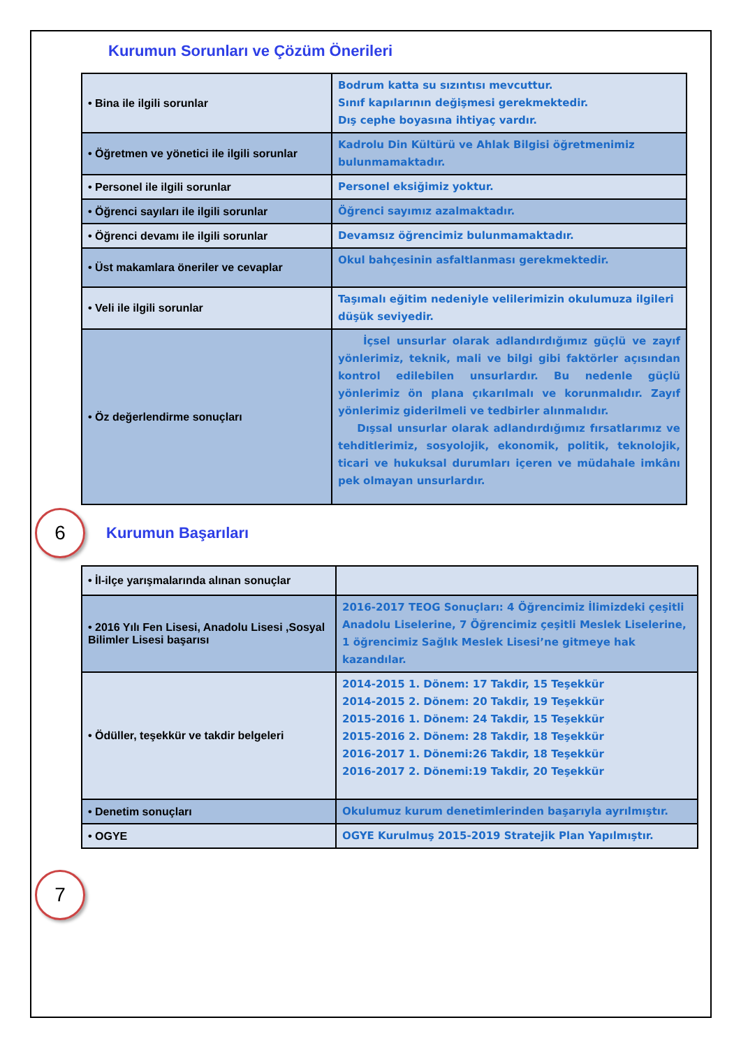Kurumun Sorunları ve Çözüm Önerileri
| • Bina ile ilgili sorunlar | Bodrum katta su sızıntısı mevcuttur. Sınıf kapılarının değişmesi gerekmektedir. Dış cephe boyasına ihtiyaç vardır. |
| • Öğretmen ve yönetici ile ilgili sorunlar | Kadrolu Din Kültürü ve Ahlak Bilgisi öğretmenimiz bulunmamaktadır. |
| • Personel ile ilgili sorunlar | Personel eksiğimiz yoktur. |
| • Öğrenci sayıları ile ilgili sorunlar | Öğrenci sayımız azalmaktadır. |
| • Öğrenci devamı ile ilgili sorunlar | Devamsız öğrencimiz bulunmamaktadır. |
| • Üst makamlara öneriler ve cevaplar | Okul bahçesinin asfaltlanması gerekmektedir. |
| • Veli ile ilgili sorunlar | Taşımalı eğitim nedeniyle velilerimizin okulumuza ilgileri düşük seviyedir. |
| • Öz değerlendirme sonuçları | İçsel unsurlar olarak adlandırdığımız güçlü ve zayıf yönlerimiz, teknik, mali ve bilgi gibi faktörler açısından kontrol edilebilen unsurlardır. Bu nedenle güçlü yönlerimiz ön plana çıkarılmalı ve korunmalıdır. Zayıf yönlerimiz giderilmeli ve tedbirler alınmalıdır. Dışsal unsurlar olarak adlandırdığımız fırsatlarımız ve tehditlerimiz, sosyolojik, ekonomik, politik, teknolojik, ticari ve hukuksal durumları içeren ve müdahale imkânı pek olmayan unsurlardır. |
6
Kurumun Başarıları
| • İl-ilçe yarışmalarında alınan sonuçlar | |
| • 2016 Yılı Fen Lisesi, Anadolu Lisesi ,Sosyal Bilimler Lisesi başarısı | 2016-2017 TEOG Sonuçları: 4 Öğrencimiz İlimizdeki çeşitli Anadolu Liselerine, 7 Öğrencimiz çeşitli Meslek Liselerine, 1 öğrencimiz Sağlık Meslek Lisesi’ne gitmeye hak kazandılar. |
| • Ödüller, teşekkür ve takdir belgeleri | 2014-2015 1. Dönem: 17 Takdir, 15 Teşekkür 2014-2015 2. Dönem: 20 Takdir, 19 Teşekkür 2015-2016 1. Dönem: 24 Takdir, 15 Teşekkür 2015-2016 2. Dönem: 28 Takdir, 18 Teşekkür 2016-2017 1. Dönemi:26 Takdir, 18 Teşekkür 2016-2017 2. Dönemi:19 Takdir, 20 Teşekkür |
| • Denetim sonuçları | Okulumuz kurum denetimlerinden başarıyla ayrılmıştır. |
| • OGYE | OGYE Kurulmuş 2015-2019 Stratejik Plan Yapılmıştır. |
7